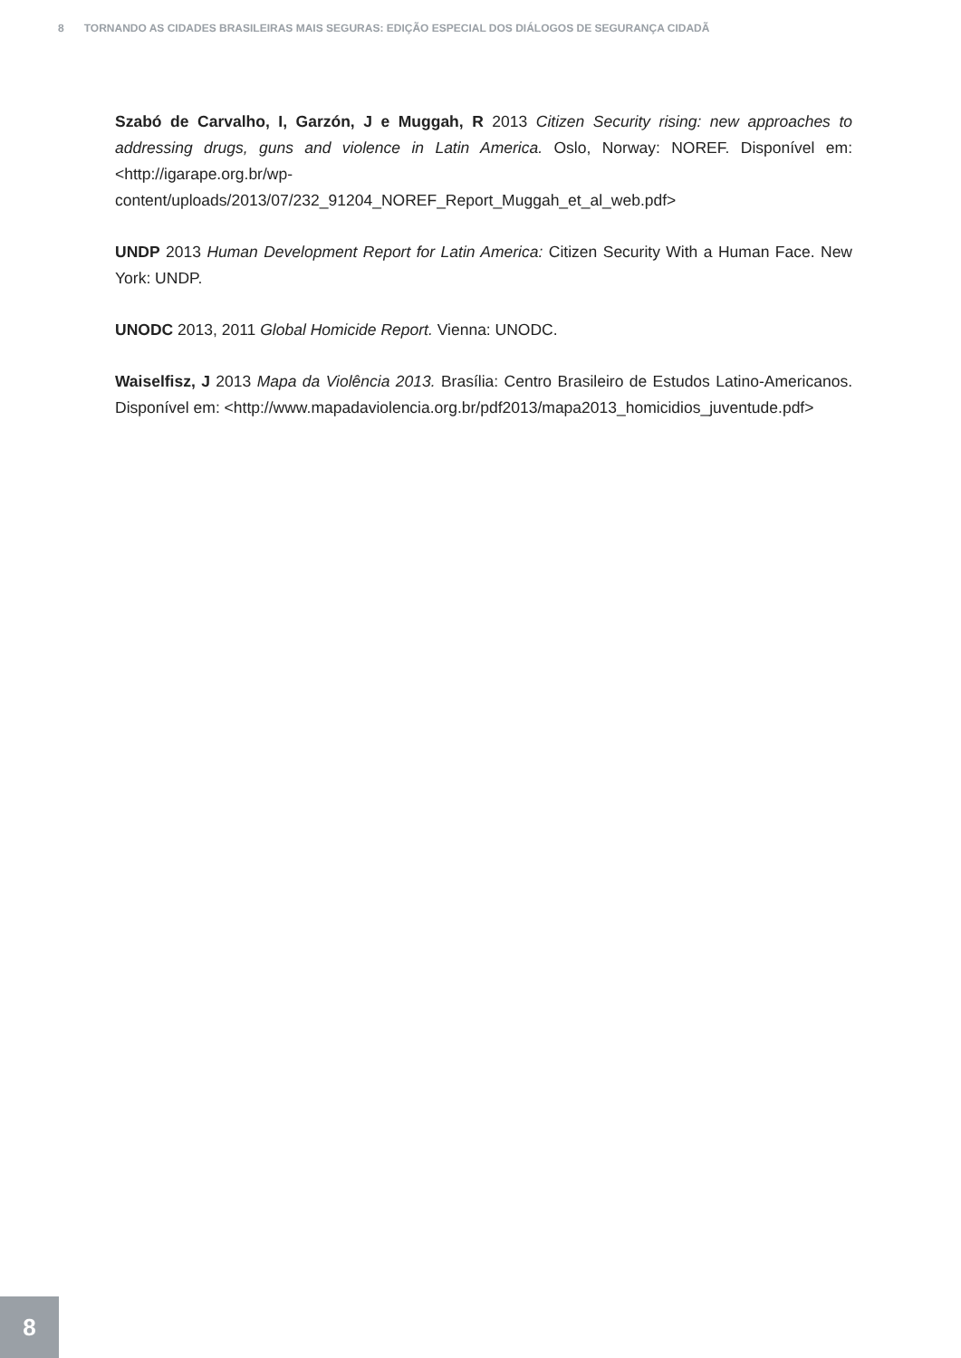8 TORNANDO AS CIDADES BRASILEIRAS MAIS SEGURAS: EDIÇÃO ESPECIAL DOS DIÁLOGOS DE SEGURANÇA CIDADÃ
Szabó de Carvalho, I, Garzón, J e Muggah, R 2013 Citizen Security rising: new approaches to addressing drugs, guns and violence in Latin America. Oslo, Norway: NOREF. Disponível em: <http://igarape.org.br/wp-content/uploads/2013/07/232_91204_NOREF_Report_Muggah_et_al_web.pdf>
UNDP 2013 Human Development Report for Latin America: Citizen Security With a Human Face. New York: UNDP.
UNODC 2013, 2011 Global Homicide Report. Vienna: UNODC.
Waiselfisz, J 2013 Mapa da Violência 2013. Brasília: Centro Brasileiro de Estudos Latino-Americanos. Disponível em: <http://www.mapadaviolencia.org.br/pdf2013/mapa2013_homicidios_juventude.pdf>
8